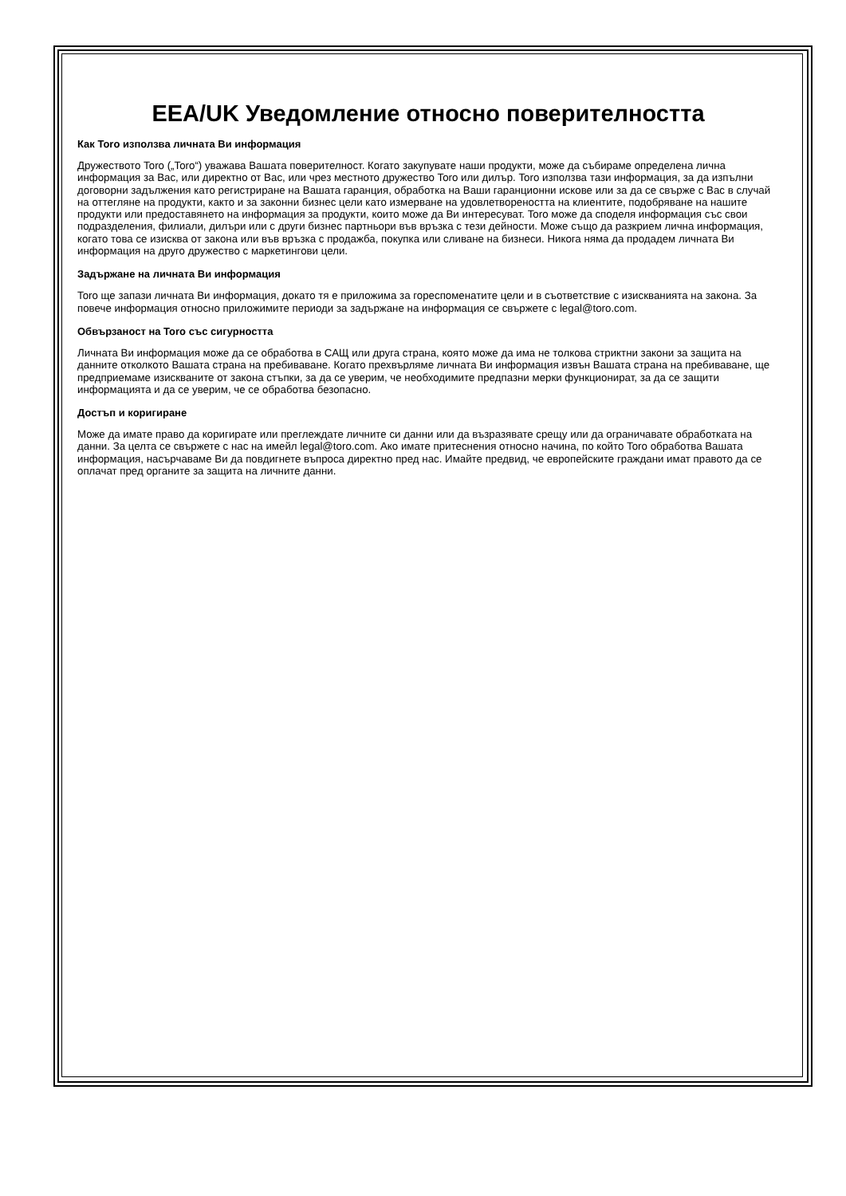EEA/UK Уведомление относно поверителността
Как Toro използва личната Ви информация
Дружеството Toro („Toro“) уважава Вашата поверителност. Когато закупувате наши продукти, може да събираме определена лична информация за Вас, или директно от Вас, или чрез местното дружество Toro или дилър. Toro използва тази информация, за да изпълни договорни задължения като регистриране на Вашата гаранция, обработка на Ваши гаранционни искове или за да се свърже с Вас в случай на оттегляне на продукти, както и за законни бизнес цели като измерване на удовлетвореността на клиентите, подобряване на нашите продукти или предоставянето на информация за продукти, които може да Ви интересуват. Toro може да споделя информация със свои подразделения, филиали, дилъри или с други бизнес партньори във връзка с тези дейности. Може също да разкрием лична информация, когато това се изисква от закона или във връзка с продажба, покупка или сливане на бизнеси. Никога няма да продадем личната Ви информация на друго дружество с маркетингови цели.
Задържане на личната Ви информация
Toro ще запази личната Ви информация, докато тя е приложима за гореспоменатите цели и в съответствие с изискванията на закона. За повече информация относно приложимите периоди за задържане на информация се свържете с legal@toro.com.
Обвързаност на Toro със сигурността
Личната Ви информация може да се обработва в САЩ или друга страна, която може да има не толкова стриктни закони за защита на данните отколкото Вашата страна на пребиваване. Когато прехвърляме личната Ви информация извън Вашата страна на пребиваване, ще предприемаме изискваните от закона стъпки, за да се уверим, че необходимите предпазни мерки функционират, за да се защити информацията и да се уверим, че се обработва безопасно.
Достъп и коригиране
Може да имате право да коригирате или преглеждате личните си данни или да възразявате срещу или да ограничавате обработката на данни. За целта се свържете с нас на имейл legal@toro.com. Ако имате притеснения относно начина, по който Toro обработва Вашата информация, насърчаваме Ви да повдигнете въпроса директно пред нас. Имайте предвид, че европейските граждани имат правото да се оплачат пред органите за защита на личните данни.